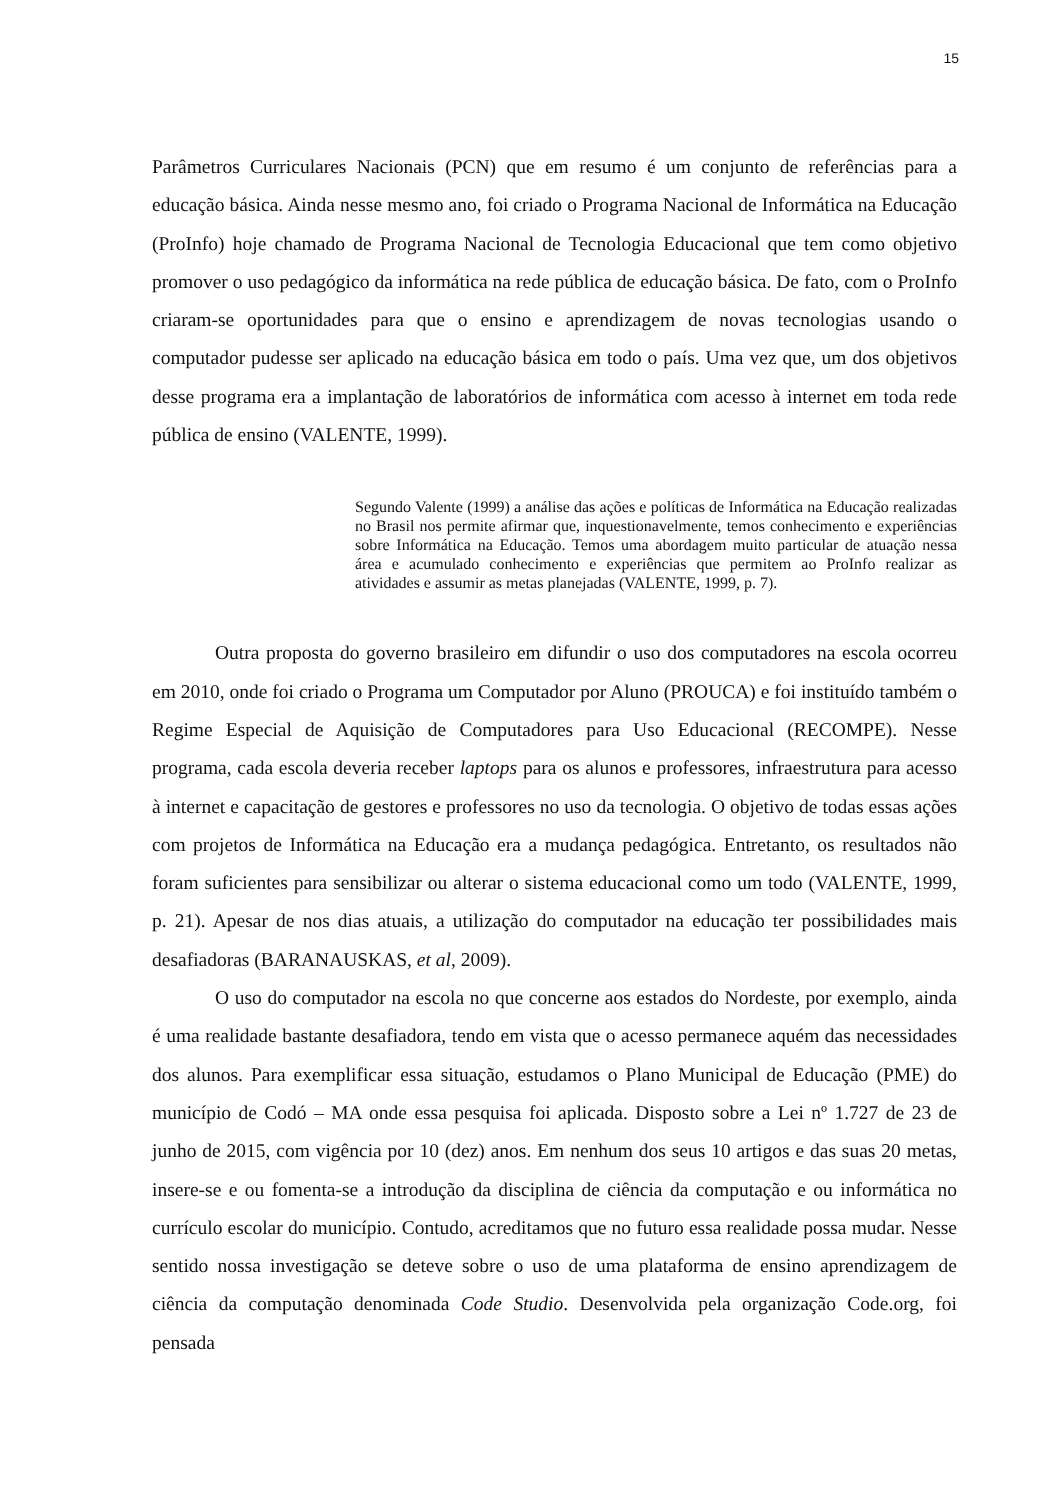15
Parâmetros Curriculares Nacionais (PCN) que em resumo é um conjunto de referências para a educação básica. Ainda nesse mesmo ano, foi criado o Programa Nacional de Informática na Educação (ProInfo) hoje chamado de Programa Nacional de Tecnologia Educacional que tem como objetivo promover o uso pedagógico da informática na rede pública de educação básica. De fato, com o ProInfo criaram-se oportunidades para que o ensino e aprendizagem de novas tecnologias usando o computador pudesse ser aplicado na educação básica em todo o país. Uma vez que, um dos objetivos desse programa era a implantação de laboratórios de informática com acesso à internet em toda rede pública de ensino (VALENTE, 1999).
Segundo Valente (1999) a análise das ações e políticas de Informática na Educação realizadas no Brasil nos permite afirmar que, inquestionavelmente, temos conhecimento e experiências sobre Informática na Educação. Temos uma abordagem muito particular de atuação nessa área e acumulado conhecimento e experiências que permitem ao ProInfo realizar as atividades e assumir as metas planejadas (VALENTE, 1999, p. 7).
Outra proposta do governo brasileiro em difundir o uso dos computadores na escola ocorreu em 2010, onde foi criado o Programa um Computador por Aluno (PROUCA) e foi instituído também o Regime Especial de Aquisição de Computadores para Uso Educacional (RECOMPE). Nesse programa, cada escola deveria receber laptops para os alunos e professores, infraestrutura para acesso à internet e capacitação de gestores e professores no uso da tecnologia. O objetivo de todas essas ações com projetos de Informática na Educação era a mudança pedagógica. Entretanto, os resultados não foram suficientes para sensibilizar ou alterar o sistema educacional como um todo (VALENTE, 1999, p. 21). Apesar de nos dias atuais, a utilização do computador na educação ter possibilidades mais desafiadoras (BARANAUSKAS, et al, 2009).
O uso do computador na escola no que concerne aos estados do Nordeste, por exemplo, ainda é uma realidade bastante desafiadora, tendo em vista que o acesso permanece aquém das necessidades dos alunos. Para exemplificar essa situação, estudamos o Plano Municipal de Educação (PME) do município de Codó – MA onde essa pesquisa foi aplicada. Disposto sobre a Lei nº 1.727 de 23 de junho de 2015, com vigência por 10 (dez) anos. Em nenhum dos seus 10 artigos e das suas 20 metas, insere-se e ou fomenta-se a introdução da disciplina de ciência da computação e ou informática no currículo escolar do município. Contudo, acreditamos que no futuro essa realidade possa mudar. Nesse sentido nossa investigação se deteve sobre o uso de uma plataforma de ensino aprendizagem de ciência da computação denominada Code Studio. Desenvolvida pela organização Code.org, foi pensada